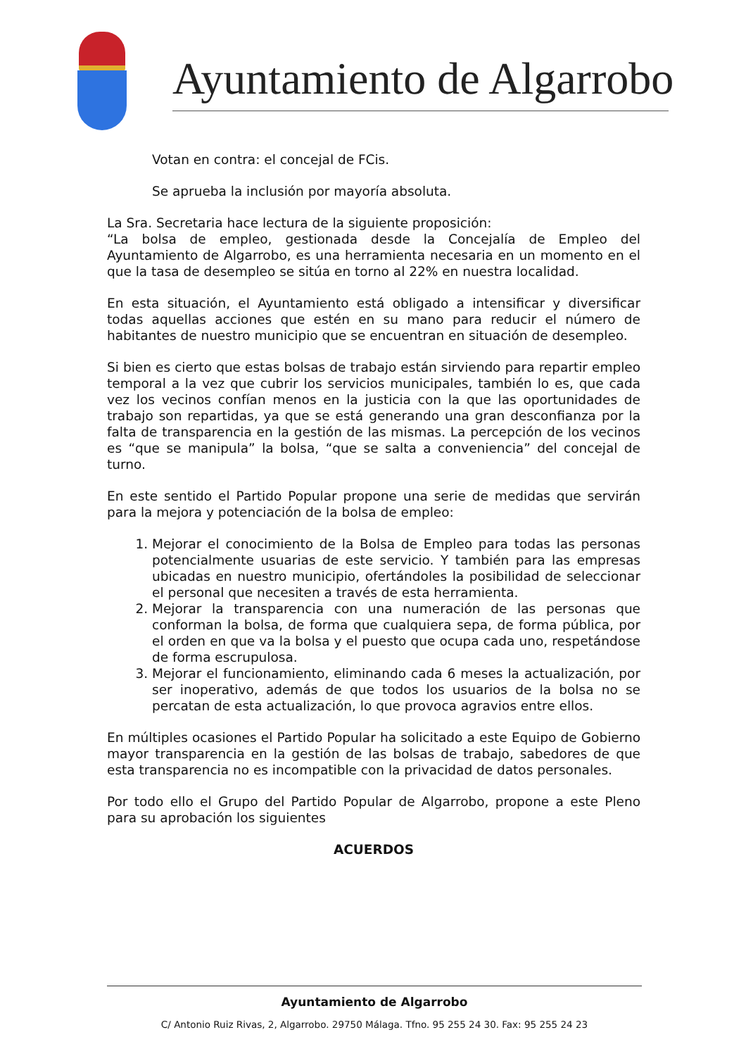Ayuntamiento de Algarrobo
Votan en contra: el concejal de FCis.
Se aprueba la inclusión por mayoría absoluta.
La Sra. Secretaria hace lectura de la siguiente proposición:
“La bolsa de empleo, gestionada desde la Concejalía de Empleo del Ayuntamiento de Algarrobo, es una herramienta necesaria en un momento en el que la tasa de desempleo se sitúa en torno al 22% en nuestra localidad.
En esta situación, el Ayuntamiento está obligado a intensificar y diversificar todas aquellas acciones que estén en su mano para reducir el número de habitantes de nuestro municipio que se encuentran en situación de desempleo.
Si bien es cierto que estas bolsas de trabajo están sirviendo para repartir empleo temporal a la vez que cubrir los servicios municipales, también lo es, que cada vez los vecinos confían menos en la justicia con la que las oportunidades de trabajo son repartidas, ya que se está generando una gran desconfianza por la falta de transparencia en la gestión de las mismas. La percepción de los vecinos es “que se manipula” la bolsa, “que se salta a conveniencia” del concejal de turno.
En este sentido el Partido Popular propone una serie de medidas que servirán para la mejora y potenciación de la bolsa de empleo:
1. Mejorar el conocimiento de la Bolsa de Empleo para todas las personas potencialmente usuarias de este servicio. Y también para las empresas ubicadas en nuestro municipio, ofertándoles la posibilidad de seleccionar el personal que necesiten a través de esta herramienta.
2. Mejorar la transparencia con una numeración de las personas que conforman la bolsa, de forma que cualquiera sepa, de forma pública, por el orden en que va la bolsa y el puesto que ocupa cada uno, respetándose de forma escrupulosa.
3. Mejorar el funcionamiento, eliminando cada 6 meses la actualización, por ser inoperativo, además de que todos los usuarios de la bolsa no se percatan de esta actualización, lo que provoca agravios entre ellos.
En múltiples ocasiones el Partido Popular ha solicitado a este Equipo de Gobierno mayor transparencia en la gestión de las bolsas de trabajo, sabedores de que esta transparencia no es incompatible con la privacidad de datos personales.
Por todo ello el Grupo del Partido Popular de Algarrobo, propone a este Pleno para su aprobación los siguientes
ACUERDOS
Ayuntamiento de Algarrobo
C/ Antonio Ruiz Rivas, 2, Algarrobo. 29750 Málaga. Tfno. 95 255 24 30. Fax: 95 255 24 23